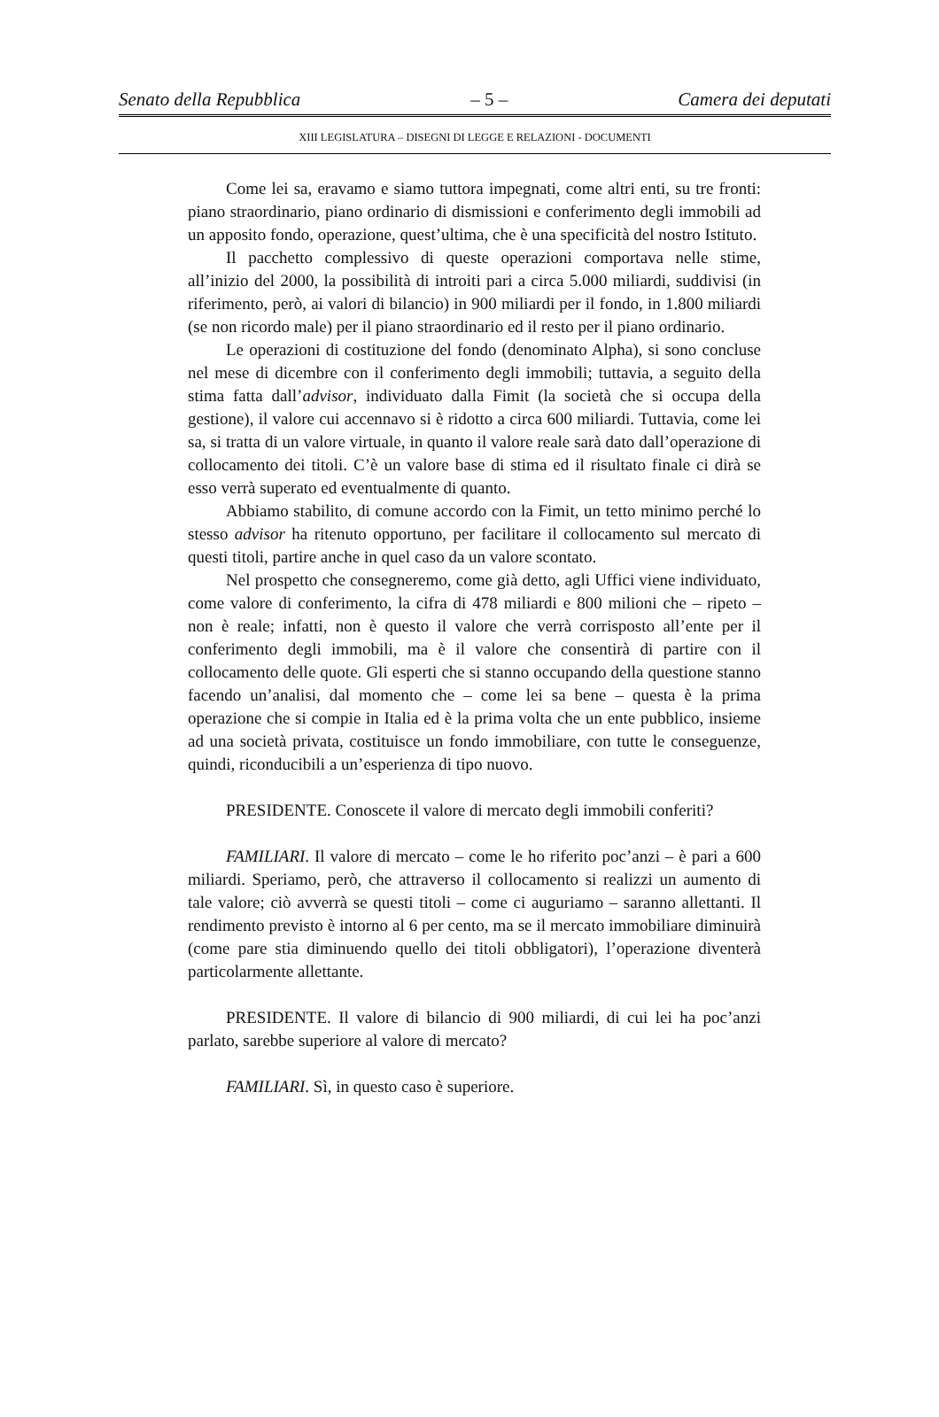Senato della Repubblica – 5 – Camera dei deputati
XIII LEGISLATURA – DISEGNI DI LEGGE E RELAZIONI - DOCUMENTI
Come lei sa, eravamo e siamo tuttora impegnati, come altri enti, su tre fronti: piano straordinario, piano ordinario di dismissioni e conferimento degli immobili ad un apposito fondo, operazione, quest’ultima, che è una specificità del nostro Istituto.
Il pacchetto complessivo di queste operazioni comportava nelle stime, all’inizio del 2000, la possibilità di introiti pari a circa 5.000 miliardi, suddivisi (in riferimento, però, ai valori di bilancio) in 900 miliardi per il fondo, in 1.800 miliardi (se non ricordo male) per il piano straordinario ed il resto per il piano ordinario.
Le operazioni di costituzione del fondo (denominato Alpha), si sono concluse nel mese di dicembre con il conferimento degli immobili; tuttavia, a seguito della stima fatta dall’advisor, individuato dalla Fimit (la società che si occupa della gestione), il valore cui accennavo si è ridotto a circa 600 miliardi. Tuttavia, come lei sa, si tratta di un valore virtuale, in quanto il valore reale sarà dato dall’operazione di collocamento dei titoli. C’è un valore base di stima ed il risultato finale ci dirà se esso verrà superato ed eventualmente di quanto.
Abbiamo stabilito, di comune accordo con la Fimit, un tetto minimo perché lo stesso advisor ha ritenuto opportuno, per facilitare il collocamento sul mercato di questi titoli, partire anche in quel caso da un valore scontato.
Nel prospetto che consegneremo, come già detto, agli Uffici viene individuato, come valore di conferimento, la cifra di 478 miliardi e 800 milioni che – ripeto – non è reale; infatti, non è questo il valore che verrà corrisposto all’ente per il conferimento degli immobili, ma è il valore che consentirà di partire con il collocamento delle quote. Gli esperti che si stanno occupando della questione stanno facendo un’analisi, dal momento che – come lei sa bene – questa è la prima operazione che si compie in Italia ed è la prima volta che un ente pubblico, insieme ad una società privata, costituisce un fondo immobiliare, con tutte le conseguenze, quindi, riconducibili a un’esperienza di tipo nuovo.
PRESIDENTE. Conoscete il valore di mercato degli immobili conferiti?
FAMILIARI. Il valore di mercato – come le ho riferito poc’anzi – è pari a 600 miliardi. Speriamo, però, che attraverso il collocamento si realizzi un aumento di tale valore; ciò avverrà se questi titoli – come ci auguriamo – saranno allettanti. Il rendimento previsto è intorno al 6 per cento, ma se il mercato immobiliare diminuirà (come pare stia diminuendo quello dei titoli obbligatori), l’operazione diventerà particolarmente allettante.
PRESIDENTE. Il valore di bilancio di 900 miliardi, di cui lei ha poc’anzi parlato, sarebbe superiore al valore di mercato?
FAMILIARI. Sì, in questo caso è superiore.